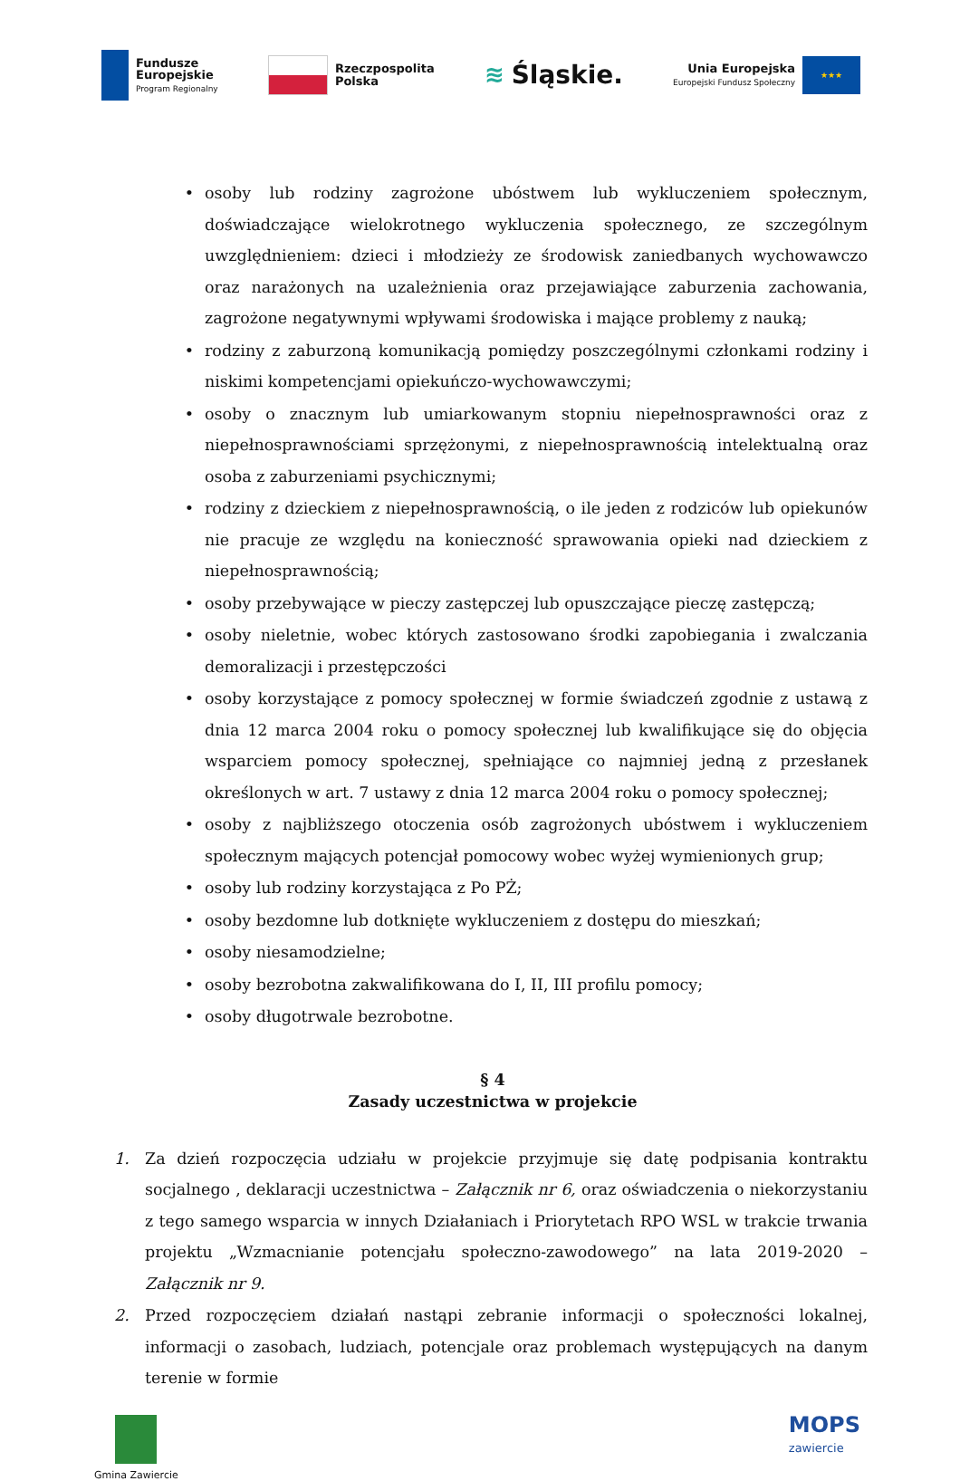Fundusze
Europejskie
Program Regionalny
Rzeczpospolita
Polska
≋ Śląskie.
Unia Europejska
Europejski Fundusz Społeczny
★★★
• osoby lub rodziny zagrożone ubóstwem lub wykluczeniem społecznym, doświadczające wielokrotnego wykluczenia społecznego, ze szczególnym uwzględnieniem: dzieci i młodzieży ze środowisk zaniedbanych wychowawczo oraz narażonych na uzależnienia oraz przejawiające zaburzenia zachowania, zagrożone negatywnymi wpływami środowiska i mające problemy z nauką;
• rodziny z zaburzoną komunikacją pomiędzy poszczególnymi członkami rodziny i niskimi kompetencjami opiekuńczo-wychowawczymi;
• osoby o znacznym lub umiarkowanym stopniu niepełnosprawności oraz z niepełnosprawnościami sprzężonymi, z niepełnosprawnością intelektualną oraz osoba z zaburzeniami psychicznymi;
• rodziny z dzieckiem z niepełnosprawnością, o ile jeden z rodziców lub opiekunów nie pracuje ze względu na konieczność sprawowania opieki nad dzieckiem z niepełnosprawnością;
• osoby przebywające w pieczy zastępczej lub opuszczające pieczę zastępczą;
• osoby nieletnie, wobec których zastosowano środki zapobiegania i zwalczania demoralizacji i przestępczości
• osoby korzystające z pomocy społecznej w formie świadczeń zgodnie z ustawą z dnia 12 marca 2004 roku o pomocy społecznej lub kwalifikujące się do objęcia wsparciem pomocy społecznej, spełniające co najmniej jedną z przesłanek określonych w art. 7 ustawy z dnia 12 marca 2004 roku o pomocy społecznej;
• osoby z najbliższego otoczenia osób zagrożonych ubóstwem i wykluczeniem społecznym mających potencjał pomocowy wobec wyżej wymienionych grup;
• osoby lub rodziny korzystająca z Po PŻ;
• osoby bezdomne lub dotknięte wykluczeniem z dostępu do mieszkań;
• osoby niesamodzielne;
• osoby bezrobotna zakwalifikowana do I, II, III profilu pomocy;
• osoby długotrwale bezrobotne.
§ 4
Zasady uczestnictwa w projekcie
1. Za dzień rozpoczęcia udziału w projekcie przyjmuje się datę podpisania kontraktu socjalnego , deklaracji uczestnictwa – Załącznik nr 6, oraz oświadczenia o niekorzystaniu z tego samego wsparcia w innych Działaniach i Priorytetach RPO WSL w trakcie trwania projektu „Wzmacnianie potencjału społeczno-zawodowego” na lata 2019-2020 – Załącznik nr 9.
2. Przed rozpoczęciem działań nastąpi zebranie informacji o społeczności lokalnej, informacji o zasobach, ludziach, potencjale oraz problemach występujących na danym terenie w formie
Gmina Zawiercie
MOPS
zawiercie